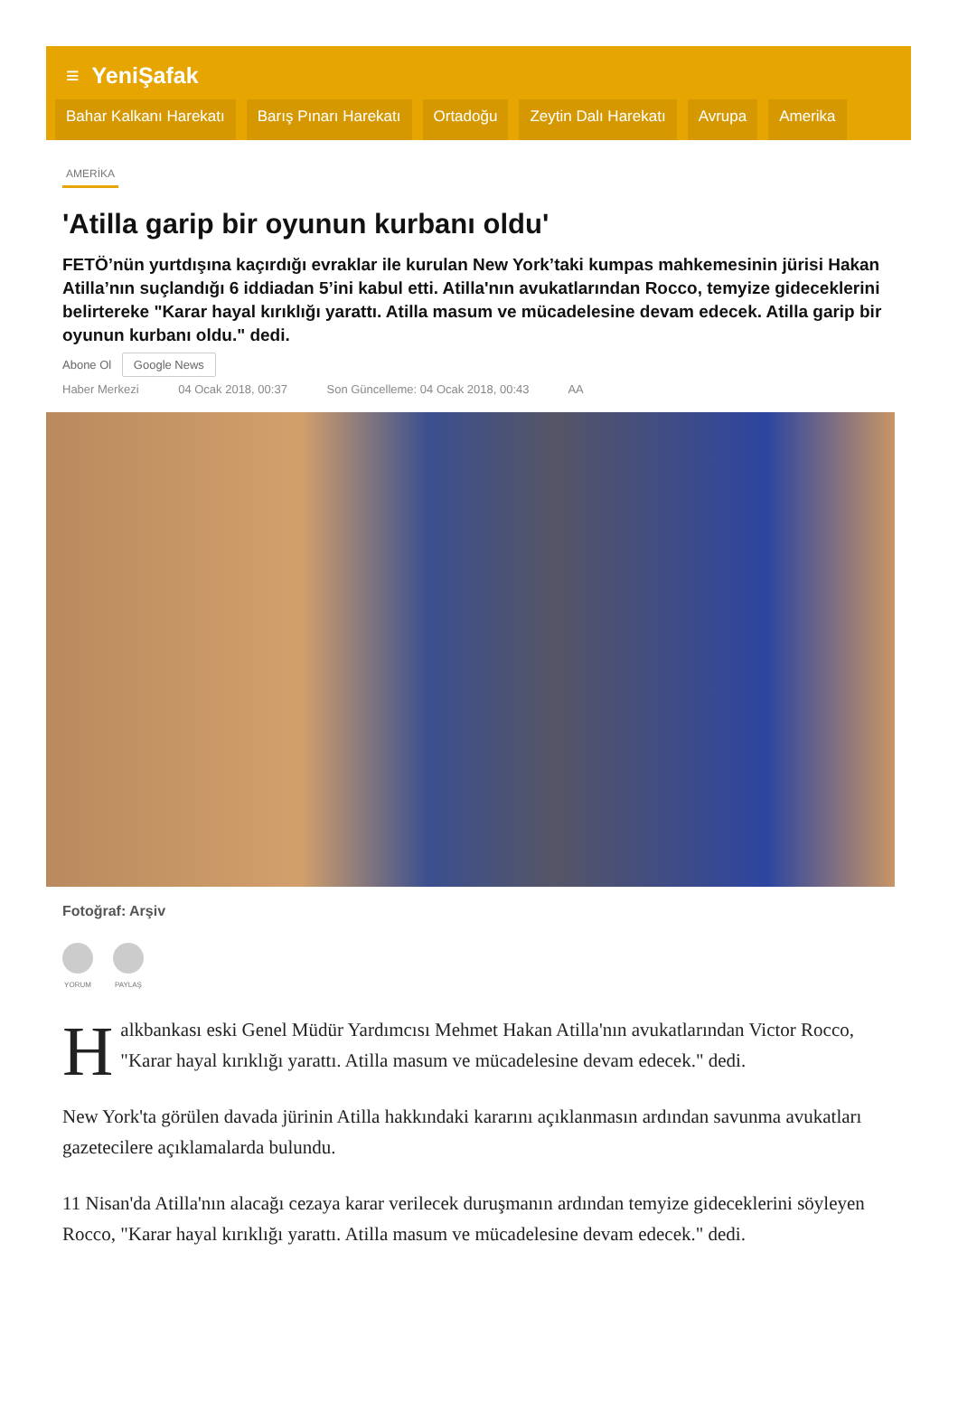≡ YeniŞafak
Bahar Kalkanı Harekatı Barış Pınarı Harekatı Ortadoğu Zeytin Dalı Harekatı Avrupa Amerika
AMERİKA
'Atilla garip bir oyunun kurbanı oldu'
FETÖ’nün yurtdışına kaçırdığı evraklar ile kurulan New York’taki kumpas mahkemesinin jürisi Hakan Atilla’nın suçlandığı 6 iddiadan 5’ini kabul etti. Atilla'nın avukatlarından Rocco, temyize gideceklerini belirtereke "Karar hayal kırıklığı yarattı. Atilla masum ve mücadelesine devam edecek. Atilla garip bir oyunun kurbanı oldu." dedi.
Abone Ol Google News
Haber Merkezi 04 Ocak 2018, 00:37 Son Güncelleme: 04 Ocak 2018, 00:43 AA
Fotoğraf: Arşiv
YORUM PAYLAŞ
Halkbankası eski Genel Müdür Yardımcısı Mehmet Hakan Atilla'nın avukatlarından Victor Rocco, "Karar hayal kırıklığı yarattı. Atilla masum ve mücadelesine devam edecek." dedi.
New York'ta görülen davada jürinin Atilla hakkındaki kararını açıklanmasın ardından savunma avukatları gazetecilere açıklamalarda bulundu.
11 Nisan'da Atilla'nın alacağı cezaya karar verilecek duruşmanın ardından temyize gideceklerini söyleyen Rocco, "Karar hayal kırıklığı yarattı. Atilla masum ve mücadelesine devam edecek." dedi.